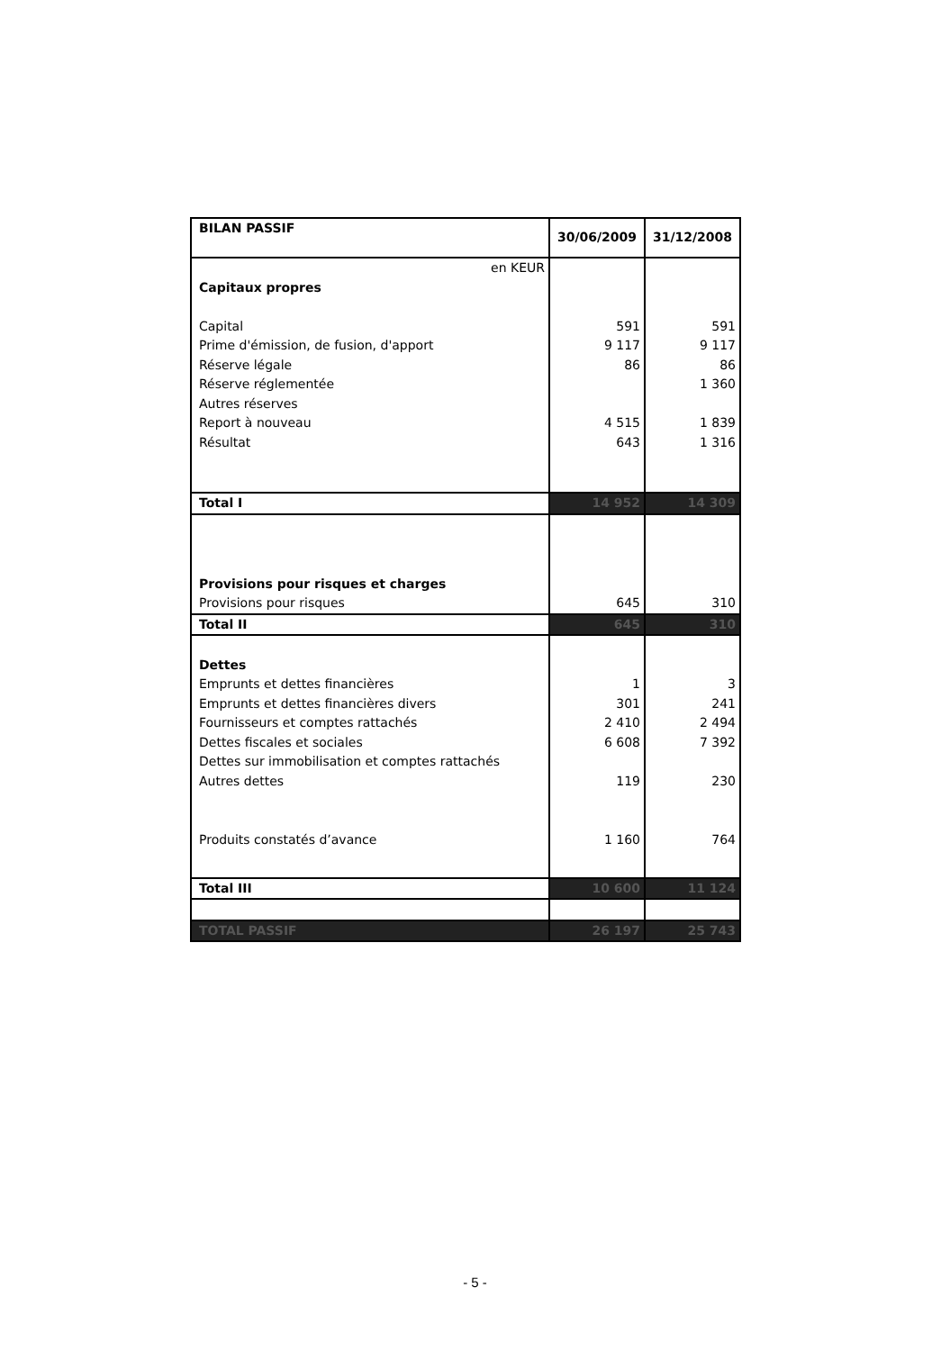| BILAN PASSIF | 30/06/2009 | 31/12/2008 |
| --- | --- | --- |
| en KEUR | | |
| Capitaux propres | | |
| Capital | 591 | 591 |
| Prime d'émission, de fusion, d'apport | 9 117 | 9 117 |
| Réserve légale | 86 | 86 |
| Réserve réglementée | | 1 360 |
| Autres réserves | | |
| Report à nouveau | 4 515 | 1 839 |
| Résultat | 643 | 1 316 |
| Total I | 14 952 | 14 309 |
| Provisions pour risques et charges | | |
| Provisions pour risques | 645 | 310 |
| Total II | 645 | 310 |
| Dettes | | |
| Emprunts et dettes financières | 1 | 3 |
| Emprunts et dettes financières divers | 301 | 241 |
| Fournisseurs et comptes rattachés | 2 410 | 2 494 |
| Dettes fiscales et sociales | 6 608 | 7 392 |
| Dettes sur immobilisation et comptes rattachés | | |
| Autres dettes | 119 | 230 |
| Produits constatés d’avance | 1 160 | 764 |
| Total III | 10 600 | 11 124 |
| TOTAL PASSIF | 26 197 | 25 743 |
- 5 -